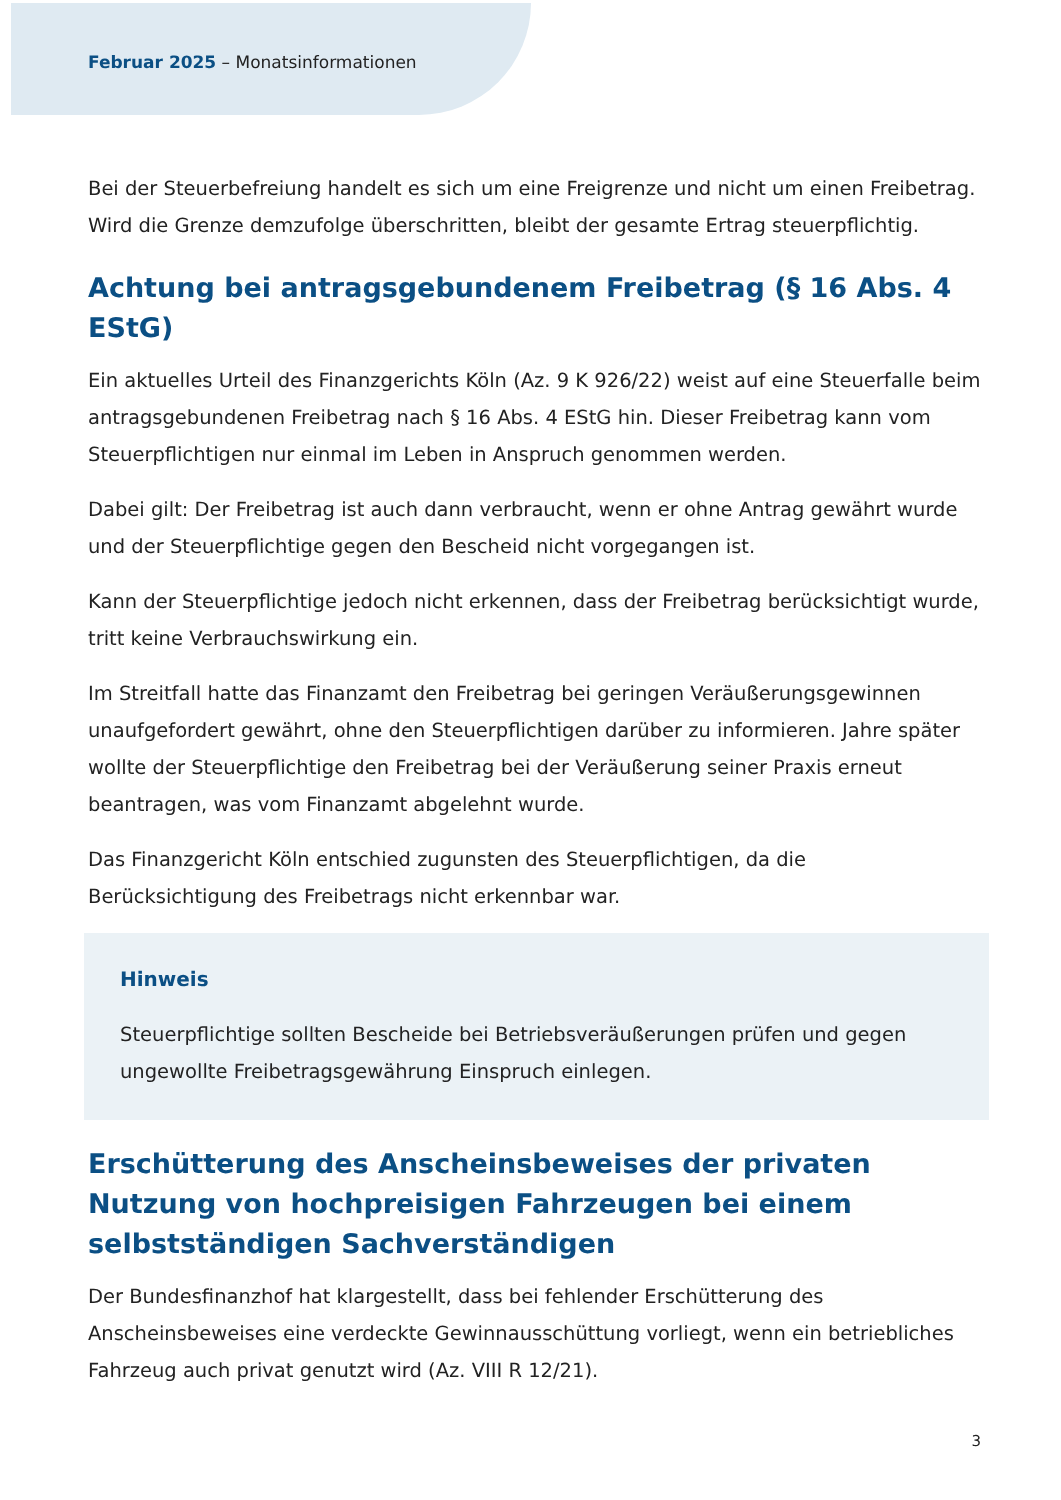Februar 2025 – Monatsinformationen
Bei der Steuerbefreiung handelt es sich um eine Freigrenze und nicht um einen Freibetrag. Wird die Grenze demzufolge überschritten, bleibt der gesamte Ertrag steuerpflichtig.
Achtung bei antragsgebundenem Freibetrag (§ 16 Abs. 4 EStG)
Ein aktuelles Urteil des Finanzgerichts Köln (Az. 9 K 926/22) weist auf eine Steuerfalle beim antragsgebundenen Freibetrag nach § 16 Abs. 4 EStG hin. Dieser Freibetrag kann vom Steuerpflichtigen nur einmal im Leben in Anspruch genommen werden.
Dabei gilt: Der Freibetrag ist auch dann verbraucht, wenn er ohne Antrag gewährt wurde und der Steuerpflichtige gegen den Bescheid nicht vorgegangen ist.
Kann der Steuerpflichtige jedoch nicht erkennen, dass der Freibetrag berücksichtigt wurde, tritt keine Verbrauchswirkung ein.
Im Streitfall hatte das Finanzamt den Freibetrag bei geringen Veräußerungsgewinnen unaufgefordert gewährt, ohne den Steuerpflichtigen darüber zu informieren. Jahre später wollte der Steuerpflichtige den Freibetrag bei der Veräußerung seiner Praxis erneut beantragen, was vom Finanzamt abgelehnt wurde.
Das Finanzgericht Köln entschied zugunsten des Steuerpflichtigen, da die Berücksichtigung des Freibetrags nicht erkennbar war.
Hinweis
Steuerpflichtige sollten Bescheide bei Betriebsveräußerungen prüfen und gegen ungewollte Freibetragsgewährung Einspruch einlegen.
Erschütterung des Anscheinsbeweises der privaten Nutzung von hochpreisigen Fahrzeugen bei einem selbstständigen Sachverständigen
Der Bundesfinanzhof hat klargestellt, dass bei fehlender Erschütterung des Anscheinsbeweises eine verdeckte Gewinnausschüttung vorliegt, wenn ein betriebliches Fahrzeug auch privat genutzt wird (Az. VIII R 12/21).
3